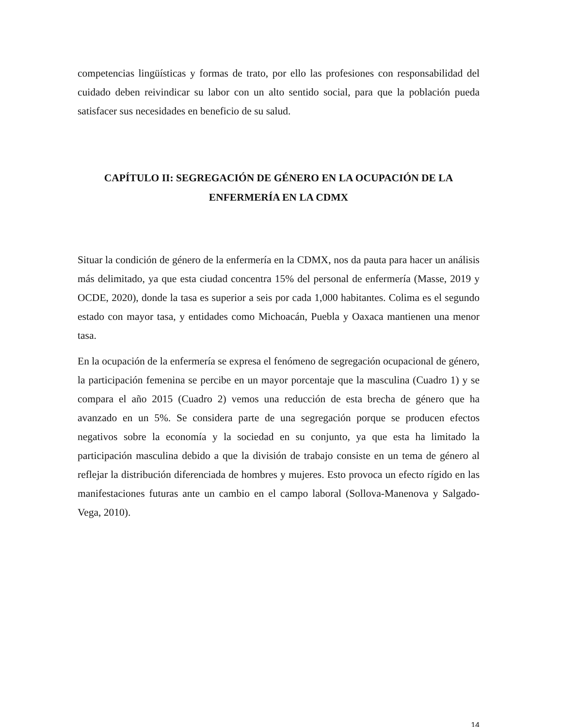competencias lingüísticas y formas de trato, por ello las profesiones con responsabilidad del cuidado deben reivindicar su labor con un alto sentido social, para que la población pueda satisfacer sus necesidades en beneficio de su salud.
CAPÍTULO II: SEGREGACIÓN DE GÉNERO EN LA OCUPACIÓN DE LA
ENFERMERÍA EN LA CDMX
Situar la condición de género de la enfermería en la CDMX, nos da pauta para hacer un análisis más delimitado, ya que esta ciudad concentra 15% del personal de enfermería (Masse, 2019 y OCDE, 2020), donde la tasa es superior a seis por cada 1,000 habitantes. Colima es el segundo estado con mayor tasa, y entidades como Michoacán, Puebla y Oaxaca mantienen una menor tasa.
En la ocupación de la enfermería se expresa el fenómeno de segregación ocupacional de género, la participación femenina se percibe en un mayor porcentaje que la masculina (Cuadro 1) y se compara el año 2015 (Cuadro 2) vemos una reducción de esta brecha de género que ha avanzado en un 5%. Se considera parte de una segregación porque se producen efectos negativos sobre la economía y la sociedad en su conjunto, ya que esta ha limitado la participación masculina debido a que la división de trabajo consiste en un tema de género al reflejar la distribución diferenciada de hombres y mujeres. Esto provoca un efecto rígido en las manifestaciones futuras ante un cambio en el campo laboral (Sollova-Manenova y Salgado-Vega, 2010).
14